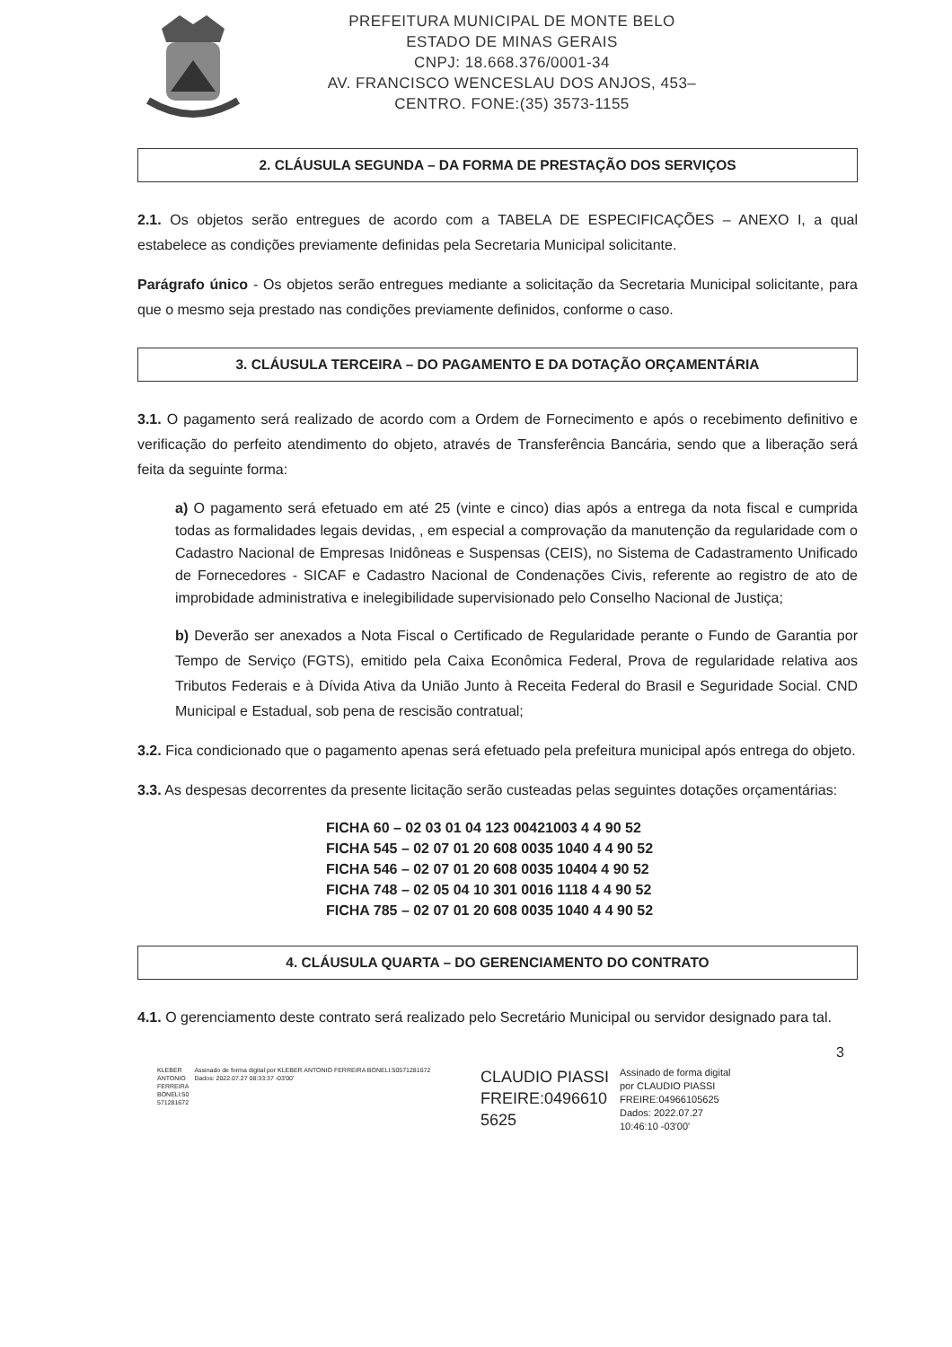PREFEITURA MUNICIPAL DE MONTE BELO
ESTADO DE MINAS GERAIS
CNPJ: 18.668.376/0001-34
AV. FRANCISCO WENCESLAU DOS ANJOS, 453–
CENTRO. FONE:(35) 3573-1155
2. CLÁUSULA SEGUNDA – DA FORMA DE PRESTAÇÃO DOS SERVIÇOS
2.1. Os objetos serão entregues de acordo com a TABELA DE ESPECIFICAÇÕES – ANEXO I, a qual estabelece as condições previamente definidas pela Secretaria Municipal solicitante.
Parágrafo único - Os objetos serão entregues mediante a solicitação da Secretaria Municipal solicitante, para que o mesmo seja prestado nas condições previamente definidos, conforme o caso.
3. CLÁUSULA TERCEIRA – DO PAGAMENTO E DA DOTAÇÃO ORÇAMENTÁRIA
3.1. O pagamento será realizado de acordo com a Ordem de Fornecimento e após o recebimento definitivo e verificação do perfeito atendimento do objeto, através de Transferência Bancária, sendo que a liberação será feita da seguinte forma:
a) O pagamento será efetuado em até 25 (vinte e cinco) dias após a entrega da nota fiscal e cumprida todas as formalidades legais devidas, , em especial a comprovação da manutenção da regularidade com o Cadastro Nacional de Empresas Inidôneas e Suspensas (CEIS), no Sistema de Cadastramento Unificado de Fornecedores - SICAF e Cadastro Nacional de Condenações Civis, referente ao registro de ato de improbidade administrativa e inelegibilidade supervisionado pelo Conselho Nacional de Justiça;
b) Deverão ser anexados a Nota Fiscal o Certificado de Regularidade perante o Fundo de Garantia por Tempo de Serviço (FGTS), emitido pela Caixa Econômica Federal, Prova de regularidade relativa aos Tributos Federais e à Dívida Ativa da União Junto à Receita Federal do Brasil e Seguridade Social. CND Municipal e Estadual, sob pena de rescisão contratual;
3.2. Fica condicionado que o pagamento apenas será efetuado pela prefeitura municipal após entrega do objeto.
3.3. As despesas decorrentes da presente licitação serão custeadas pelas seguintes dotações orçamentárias:
FICHA 60 – 02 03 01 04 123 00421003 4 4 90 52
FICHA 545 – 02 07 01 20 608 0035 1040 4 4 90 52
FICHA 546 – 02 07 01 20 608 0035 10404 4 90 52
FICHA 748 – 02 05 04 10 301 0016 1118 4 4 90 52
FICHA 785 – 02 07 01 20 608 0035 1040 4 4 90 52
4. CLÁUSULA QUARTA – DO GERENCIAMENTO DO CONTRATO
4.1. O gerenciamento deste contrato será realizado pelo Secretário Municipal ou servidor designado para tal.
3
KLEBER
ANTONIO
FERREIRA
BONELI:50
571281672
Assinado de forma digital por KLEBER ANTONIO FERREIRA BONELI:50571281672
Dados: 2022.07.27 08:33:37 -03'00'
CLAUDIO PIASSI FREIRE:0496610 5625
Assinado de forma digital
por CLAUDIO PIASSI
FREIRE:04966105625
Dados: 2022.07.27
10:46:10 -03'00'